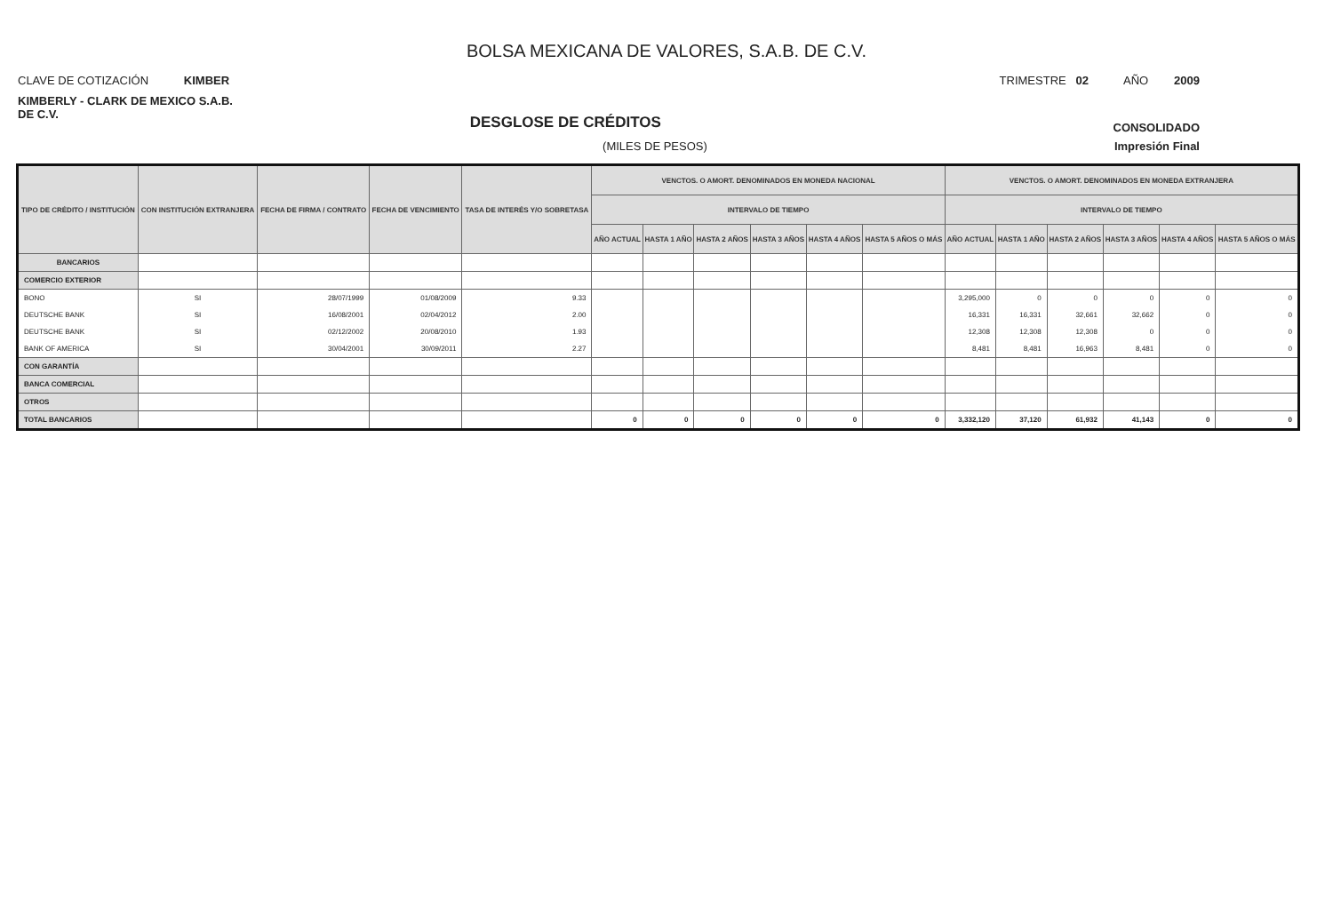BOLSA MEXICANA DE VALORES, S.A.B. DE C.V.
CLAVE DE COTIZACIÓN KIMBER TRIMESTRE 02 AÑO 2009
KIMBERLY - CLARK DE MEXICO S.A.B. DE C.V.
DESGLOSE DE CRÉDITOS CONSOLIDADO
(MILES DE PESOS) Impresión Final
| TIPO DE CRÉDITO / INSTITUCIÓN | CON INSTITUCIÓN EXTRANJERA | FECHA DE FIRMA / CONTRATO | FECHA DE VENCIMIENTO | TASA DE INTERÉS Y/O SOBRETASA | VENCTOS. O AMORT. DENOMINADOS EN MONEDA NACIONAL | | | | | | VENCTOS. O AMORT. DENOMINADOS EN MONEDA EXTRANJERA | | | | | |
| --- | --- | --- | --- | --- | --- | --- | --- | --- | --- | --- | --- | --- | --- | --- | --- | --- |
| | | | | | INTERVALO DE TIEMPO | | | | | | INTERVALO DE TIEMPO | | | | | |
| | | | | | AÑO ACTUAL | HASTA 1 AÑO | HASTA 2 AÑOS | HASTA 3 AÑOS | HASTA 4 AÑOS | HASTA 5 AÑOS O MÁS | AÑO ACTUAL | HASTA 1 AÑO | HASTA 2 AÑOS | HASTA 3 AÑOS | HASTA 4 AÑOS | HASTA 5 AÑOS O MÁS |
| BANCARIOS | | | | | | | | | | | | | | | | |
| COMERCIO EXTERIOR | | | | | | | | | | | | | | | | |
| BONO | SI | 28/07/1999 | 01/08/2009 | 9.33 | | | | | | | 3,295,000 | 0 | 0 | 0 | 0 | 0 |
| DEUTSCHE BANK | SI | 16/08/2001 | 02/04/2012 | 2.00 | | | | | | | 16,331 | 16,331 | 32,661 | 32,662 | 0 | 0 |
| DEUTSCHE BANK | SI | 02/12/2002 | 20/08/2010 | 1.93 | | | | | | | 12,308 | 12,308 | 12,308 | 0 | 0 | 0 |
| BANK OF AMERICA | SI | 30/04/2001 | 30/09/2011 | 2.27 | | | | | | | 8,481 | 8,481 | 16,963 | 8,481 | 0 | 0 |
| CON GARANTÍA | | | | | | | | | | | | | | | | |
| BANCA COMERCIAL | | | | | | | | | | | | | | | | |
| OTROS | | | | | | | | | | | | | | | | |
| TOTAL BANCARIOS | | | | | 0 | 0 | 0 | 0 | 0 | 0 | 3,332,120 | 37,120 | 61,932 | 41,143 | 0 | 0 |